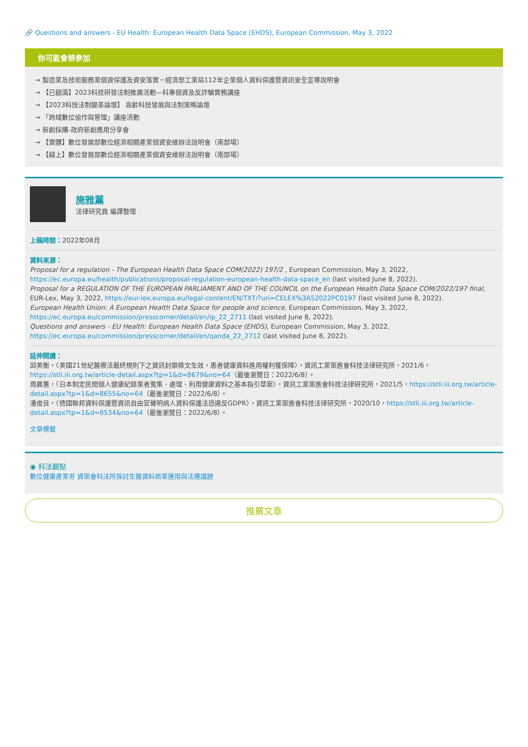🔗 Questions and answers - EU Health: European Health Data Space (EHDS), European Commission, May 3, 2022
你可能會想參加
→ 製造業及技術服務業個資保護及資安落實－經濟部工業局112年企業個人資料保護暨資訊安全宣導說明會
→ 【已額滿】2023科技研發法制推廣活動—科專個資及反詐騙實務講座
→ 【2023科技法制變革論壇】 高齡科技發展與法制策略論壇
→ 「跨域數位協作與管理」講座活動
→ 新創採購-政府新創應用分享會
→ 【實體】數位發展部數位經濟相關產業個資安維辦法說明會（南部場）
→ 【線上】數位發展部數位經濟相關產業個資安維辦法說明會（南部場）
施雅薰
法律研究員 編譯整理
上稿時間：2022年08月
資料來源：
Proposal for a regulation - The European Health Data Space COM(2022) 197/2 , European Commission, May 3, 2022, https://ec.europa.eu/health/publications/proposal-regulation-european-health-data-space_en (last visited June 8, 2022).
Proposal for a REGULATION OF THE EUROPEAN PARLIAMENT AND OF THE COUNCIL on the European Health Data Space COM/2022/197 final, EUR-Lex, May 3, 2022, https://eur-lex.europa.eu/legal-content/EN/TXT/?uri=CELEX%3A52022PC0197 (last visited June 8, 2022).
European Health Union: A European Health Data Space for people and science, European Commission, May 3, 2022, https://ec.europa.eu/commission/presscorner/detail/en/ip_22_2711 (last visited June 8, 2022).
Questions and answers - EU Health: European Health Data Space (EHDS), European Commission, May 3, 2022, https://ec.europa.eu/commission/presscorner/detail/en/qanda_22_2712 (last visited June 8, 2022).
延伸閱讀：
邱美衡，〈美國21世紀醫療法最終規則下之資訊封鎖條文生效，患者健康資料進用權利獲保障〉，資訊工業策進會科技法律研究所，2021/6，https://stli.iii.org.tw/article-detail.aspx?tp=1&d=8679&no=64（最後瀏覽日：2022/6/8）。
周晨蕙，〈日本制定民間個人健康紀錄業者蒐集、處理、利用健康資料之基本指引草案〉，資訊工業策進會科技法律研究所，2021/5，https://stli.iii.org.tw/article-detail.aspx?tp=1&d=8655&no=64（最後瀏覽日：2022/6/8）。
潘俊良，〈德國聯邦資料保護暨資訊自由官聲明病人資料保護法恐違反GDPR〉，資訊工業策進會科技法律研究所，2020/10，https://stli.iii.org.tw/article-detail.aspx?tp=1&d=8534&no=64（最後瀏覽日：2022/6/8）。
文章標籤
◉ 科法觀點
數位健康產業夯 資策會科法所探討生醫資料商業運用與法遵議題
推薦文章